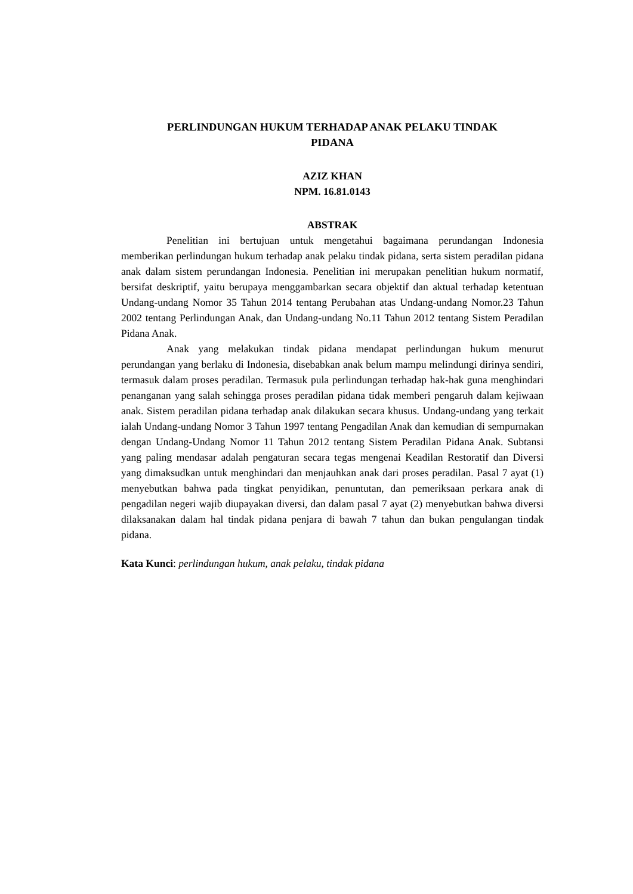PERLINDUNGAN HUKUM TERHADAP ANAK PELAKU TINDAK
PIDANA
AZIZ KHAN
NPM. 16.81.0143
ABSTRAK
Penelitian ini bertujuan untuk mengetahui bagaimana perundangan Indonesia memberikan perlindungan hukum terhadap anak pelaku tindak pidana, serta sistem peradilan pidana anak dalam sistem perundangan Indonesia. Penelitian ini merupakan penelitian hukum normatif, bersifat deskriptif, yaitu berupaya menggambarkan secara objektif dan aktual terhadap ketentuan Undang-undang Nomor 35 Tahun 2014 tentang Perubahan atas Undang-undang Nomor.23 Tahun 2002 tentang Perlindungan Anak, dan Undang-undang No.11 Tahun 2012 tentang Sistem Peradilan Pidana Anak.
Anak yang melakukan tindak pidana mendapat perlindungan hukum menurut perundangan yang berlaku di Indonesia, disebabkan anak belum mampu melindungi dirinya sendiri, termasuk dalam proses peradilan. Termasuk pula perlindungan terhadap hak-hak guna menghindari penanganan yang salah sehingga proses peradilan pidana tidak memberi pengaruh dalam kejiwaan anak. Sistem peradilan pidana terhadap anak dilakukan secara khusus. Undang-undang yang terkait ialah Undang-undang Nomor 3 Tahun 1997 tentang Pengadilan Anak dan kemudian di sempurnakan dengan Undang-Undang Nomor 11 Tahun 2012 tentang Sistem Peradilan Pidana Anak. Subtansi yang paling mendasar adalah pengaturan secara tegas mengenai Keadilan Restoratif dan Diversi yang dimaksudkan untuk menghindari dan menjauhkan anak dari proses peradilan. Pasal 7 ayat (1) menyebutkan bahwa pada tingkat penyidikan, penuntutan, dan pemeriksaan perkara anak di pengadilan negeri wajib diupayakan diversi, dan dalam pasal 7 ayat (2) menyebutkan bahwa diversi dilaksanakan dalam hal tindak pidana penjara di bawah 7 tahun dan bukan pengulangan tindak pidana.
Kata Kunci: perlindungan hukum, anak pelaku, tindak pidana